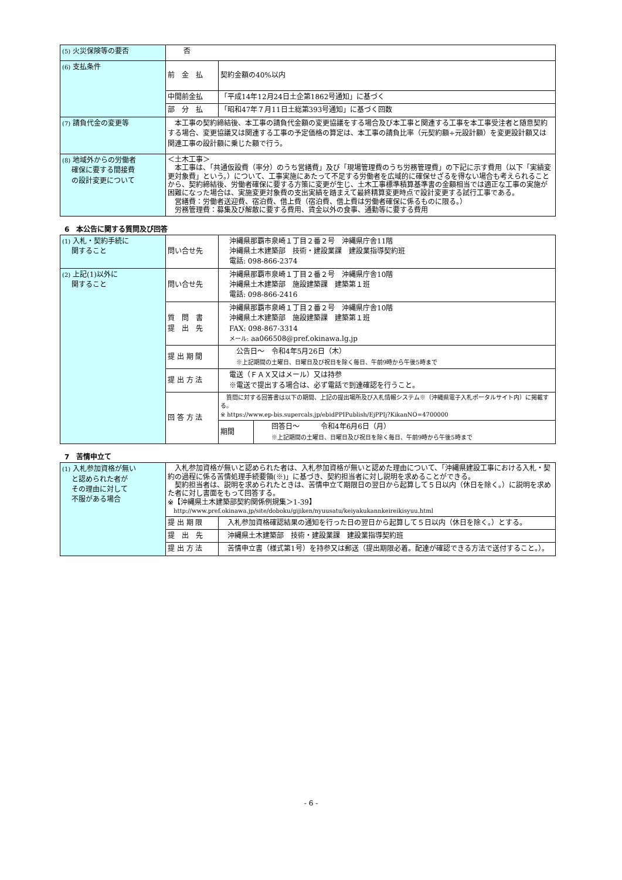| (5) 火災保険等の要否 | 否 | |
| (6) 支払条件 | 前 金 払 | 契約金額の40%以内 |
| | 中間前金払 | 「平成14年12月24日土企第1862号通知」に基づく |
| | 部 分 払 | 「昭和47年７月11日土総第393号通知」に基づく回数 |
| (7) 請負代金の変更等 | 本工事の契約締結後、本工事の請負代金額の変更協議をする場合及び本工事と関連する工事を本工事受注者と随意契約する場合、変更協議又は関連する工事の予定価格の算定は、本工事の請負比率（元契約額÷元設計額）を変更設計額又は関連工事の設計額に乗じた額で行う。 | |
| (8) 地域外からの労働者 確保に要する間接費 の設計変更について | ＜土木工事＞ 本工事は、「共通仮設費（率分）のうち営繕費」及び「現場管理費のうち労務管理費」の下記に示す費用（以下「実績変更対象費」という。）について、工事実施にあたって不足する労働者を広域的に確保せざるを得ない場合も考えられることから、契約締結後、労働者確保に要する方策に変更が生じ、土木工事標準積算基準書の金額相当では適正な工事の実施が困難になった場合は、実施変更対象費の支出実績を踏まえて最終精算変更時点で設計変更する試行工事である。 営繕費：労働者送迎費、宿泊費、借上費（宿泊費、借上費は労働者確保に係るものに限る。） 労務管理費：募集及び解散に要する費用、賃金以外の食事、通勤等に要する費用 | |
6　本公告に関する質問及び回答
| (1) 入札・契約手続に 関すること | 問い合せ先 | 沖縄県那覇市泉崎１丁目２番２号 沖縄県庁舎11階 沖縄県土木建築部 技術・建設業課 建設業指導契約班 電話: 098-866-2374 | |
| (2) 上記(1)以外に 関すること | 問い合せ先 | 沖縄県那覇市泉崎１丁目２番２号 沖縄県庁舎10階 沖縄県土木建築部 施設建築課 建築第１班 電話: 098-866-2416 | |
| | 質 問 書 提 出 先 | 沖縄県那覇市泉崎１丁目２番２号 沖縄県庁舎10階 沖縄県土木建築部 施設建築課 建築第１班 FAX: 098-867-3314 メール: aa066508@pref.okinawa.lg.jp | |
| | 提 出 期 間 | 公告日～ 令和4年5月26日（木） ※上記期間の土曜日、日曜日及び祝日を除く毎日、午前9時から午後5時まで | |
| | 提 出 方 法 | 電送（ＦＡＸ又はメール）又は持参 ※電送で提出する場合は、必ず電話で到達確認を行うこと。 | |
| | 回 答 方 法 | 質問に対する回答書は以下の期間、上記の提出場所及び入札情報システム※（沖縄県電子入札ポータルサイト内）に掲載する。 ※ https://www.ep-bis.supercals.jp/ebidPPIPublish/EjPPIj?KikanNO=4700000 | |
| | | 期間 | 回答日～ 令和4年6月6日（月） ※上記期間の土曜日、日曜日及び祝日を除く毎日、午前9時から午後5時まで |
7　苦情申立て
| (1) 入札参加資格が無い と認められた者が その理由に対して 不服がある場合 | 入札参加資格が無いと認められた者は、入札参加資格が無いと認めた理由について、「沖縄県建設工事における入札・契約の過程に係る苦情処理手続要領(※)」に基づき、契約担当者に対し説明を求めることができる。 契約担当者は、説明を求められたときは、苦情申立て期限日の翌日から起算して５日以内（休日を除く。）に説明を求めた者に対し書面をもって回答する。 ※【沖縄県土木建築部契約関係例規集＞1-39】 http://www.pref.okinawa.jp/site/doboku/gijiken/nyuusatu/keiyakukannkeireikisyuu.html | |
| | 提 出 期 限 | 入札参加資格確認結果の通知を行った日の翌日から起算して５日以内（休日を除く。）とする。 |
| | 提 出 先 | 沖縄県土木建築部 技術・建設業課 建設業指導契約班 |
| | 提 出 方 法 | 苦情申立書（様式第1号）を持参又は郵送（提出期限必着。配達が確認できる方法で送付すること。）。 |
- 6 -